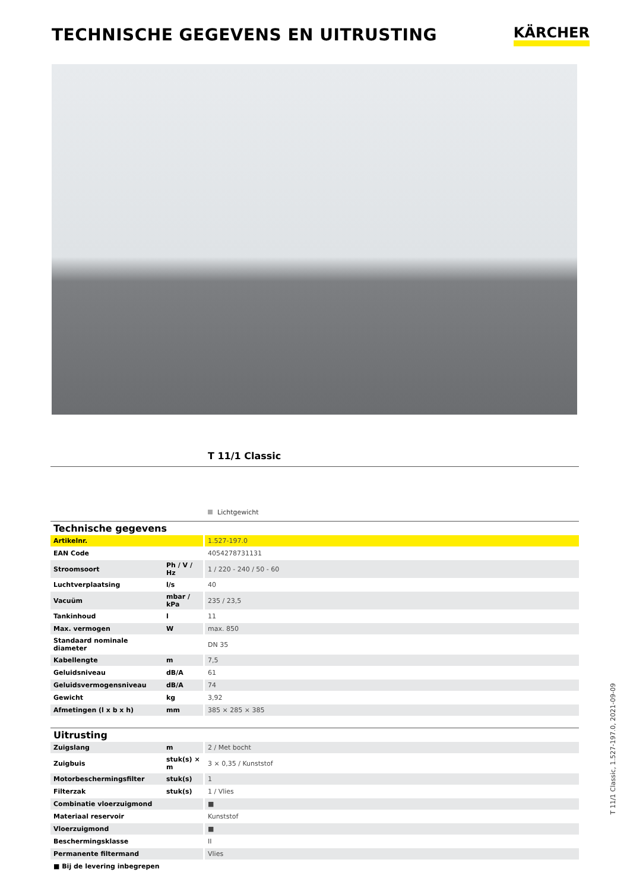TECHNISCHE GEGEVENS EN UITRUSTING
KÄRCHER
T 11/1 Classic
Lichtgewicht
| Technische gegevens | | |
| --- | --- | --- |
| Artikelnr. | | 1.527-197.0 |
| EAN Code | | 4054278731131 |
| Stroomsoort | Ph / V / Hz | 1 / 220 - 240 / 50 - 60 |
| Luchtverplaatsing | l/s | 40 |
| Vacuüm | mbar / kPa | 235 / 23,5 |
| Tankinhoud | l | 11 |
| Max. vermogen | W | max. 850 |
| Standaard nominale diameter | | DN 35 |
| Kabellengte | m | 7,5 |
| Geluidsniveau | dB/A | 61 |
| Geluidsvermogensniveau | dB/A | 74 |
| Gewicht | kg | 3,92 |
| Afmetingen (l x b x h) | mm | 385 × 285 × 385 |
| Uitrusting | | |
| --- | --- | --- |
| Zuigslang | m | 2 / Met bocht |
| Zuigbuis | stuk(s) × m | 3 × 0,35 / Kunststof |
| Motorbeschermingsfilter | stuk(s) | 1 |
| Filterzak | stuk(s) | 1 / Vlies |
| Combinatie vloerzuigmond | | ■ |
| Materiaal reservoir | | Kunststof |
| Vloerzuigmond | | ■ |
| Beschermingsklasse | | II |
| Permanente filtermand | | Vlies |
| ■ Bij de levering inbegrepen | | |
T 11/1 Classic, 1.527-197.0, 2021-09-09